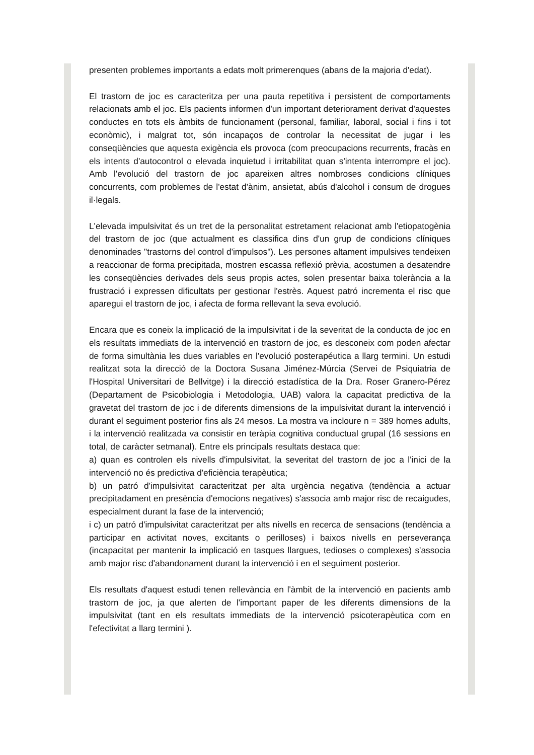presenten problemes importants a edats molt primerenques (abans de la majoria d'edat).
El trastorn de joc es caracteritza per una pauta repetitiva i persistent de comportaments relacionats amb el joc. Els pacients informen d'un important deteriorament derivat d'aquestes conductes en tots els àmbits de funcionament (personal, familiar, laboral, social i fins i tot econòmic), i malgrat tot, són incapaços de controlar la necessitat de jugar i les conseqüències que aquesta exigència els provoca (com preocupacions recurrents, fracàs en els intents d'autocontrol o elevada inquietud i irritabilitat quan s'intenta interrompre el joc). Amb l'evolució del trastorn de joc apareixen altres nombroses condicions clíniques concurrents, com problemes de l'estat d'ànim, ansietat, abús d'alcohol i consum de drogues il·legals.
L'elevada impulsivitat és un tret de la personalitat estretament relacionat amb l'etiopatogènia del trastorn de joc (que actualment es classifica dins d'un grup de condicions clíniques denominades "trastorns del control d'impulsos"). Les persones altament impulsives tendeixen a reaccionar de forma precipitada, mostren escassa reflexió prèvia, acostumen a desatendre les conseqüències derivades dels seus propis actes, solen presentar baixa tolerància a la frustració i expressen dificultats per gestionar l'estrès. Aquest patró incrementa el risc que aparegui el trastorn de joc, i afecta de forma rellevant la seva evolució.
Encara que es coneix la implicació de la impulsivitat i de la severitat de la conducta de joc en els resultats immediats de la intervenció en trastorn de joc, es desconeix com poden afectar de forma simultània les dues variables en l'evolució posterapéutica a llarg termini. Un estudi realitzat sota la direcció de la Doctora Susana Jiménez-Múrcia (Servei de Psiquiatria de l'Hospital Universitari de Bellvitge) i la direcció estadística de la Dra. Roser Granero-Pérez (Departament de Psicobiologia i Metodologia, UAB) valora la capacitat predictiva de la gravetat del trastorn de joc i de diferents dimensions de la impulsivitat durant la intervenció i durant el seguiment posterior fins als 24 mesos. La mostra va incloure n = 389 homes adults, i la intervenció realitzada va consistir en teràpia cognitiva conductual grupal (16 sessions en total, de caràcter setmanal). Entre els principals resultats destaca que:
a) quan es controlen els nivells d'impulsivitat, la severitat del trastorn de joc a l'inici de la intervenció no és predictiva d'eficiència terapèutica;
b) un patró d'impulsivitat caracteritzat per alta urgència negativa (tendència a actuar precipitadament en presència d'emocions negatives) s'associa amb major risc de recaigudes, especialment durant la fase de la intervenció;
i c) un patró d'impulsivitat caracteritzat per alts nivells en recerca de sensacions (tendència a participar en activitat noves, excitants o perilloses) i baixos nivells en perseverança (incapacitat per mantenir la implicació en tasques llargues, tedioses o complexes) s'associa amb major risc d'abandonament durant la intervenció i en el seguiment posterior.
Els resultats d'aquest estudi tenen rellevància en l'àmbit de la intervenció en pacients amb trastorn de joc, ja que alerten de l'important paper de les diferents dimensions de la impulsivitat (tant en els resultats immediats de la intervenció psicoterapèutica com en l'efectivitat a llarg termini ).